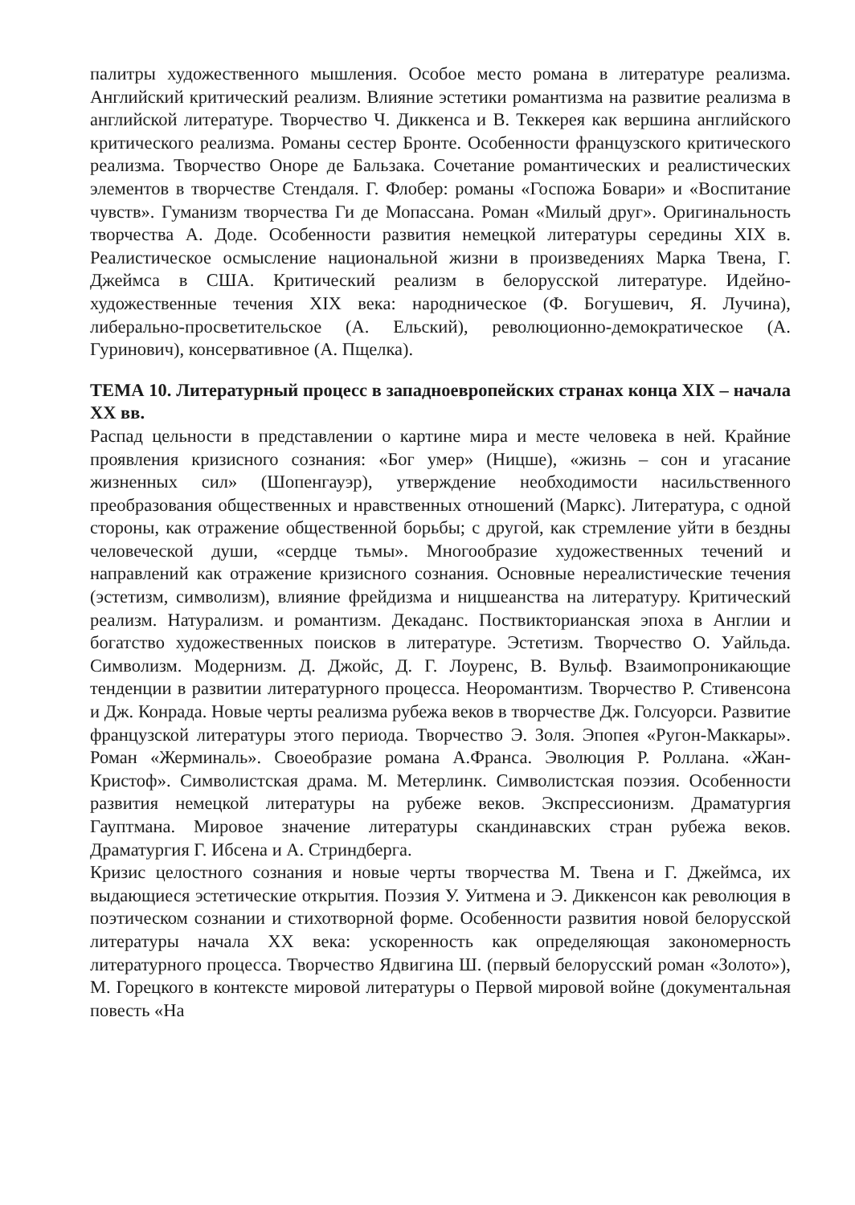палитры художественного мышления. Особое место романа в литературе реализма. Английский критический реализм. Влияние эстетики романтизма на развитие реализма в английской литературе. Творчество Ч. Диккенса и В. Теккерея как вершина английского критического реализма. Романы сестер Бронте. Особенности французского критического реализма. Творчество Оноре де Бальзака. Сочетание романтических и реалистических элементов в творчестве Стендаля. Г. Флобер: романы «Госпожа Бовари» и «Воспитание чувств». Гуманизм творчества Ги де Мопассана. Роман «Милый друг». Оригинальность творчества А. Доде. Особенности развития немецкой литературы середины XIX в. Реалистическое осмысление национальной жизни в произведениях Марка Твена, Г. Джеймса в США. Критический реализм в белорусской литературе. Идейно- художественные течения XIX века: народническое (Ф. Богушевич, Я. Лучина), либерально-просветительское (А. Ельский), революционно-демократическое (А. Гуринович), консервативное (А. Пщелка).
ТЕМА 10. Литературный процесс в западноевропейских странах конца XIX – начала XX вв.
Распад цельности в представлении о картине мира и месте человека в ней. Крайние проявления кризисного сознания: «Бог умер» (Ницше), «жизнь – сон и угасание жизненных сил» (Шопенгауэр), утверждение необходимости насильственного преобразования общественных и нравственных отношений (Маркс). Литература, с одной стороны, как отражение общественной борьбы; с другой, как стремление уйти в бездны человеческой души, «сердце тьмы». Многообразие художественных течений и направлений как отражение кризисного сознания. Основные нереалистические течения (эстетизм, символизм), влияние фрейдизма и ницшеанства на литературу. Критический реализм. Натурализм. и романтизм. Декаданс. Поствикторианская эпоха в Англии и богатство художественных поисков в литературе. Эстетизм. Творчество О. Уайльда. Символизм. Модернизм. Д. Джойс, Д. Г. Лоуренс, В. Вульф. Взаимопроникающие тенденции в развитии литературного процесса. Неоромантизм. Творчество Р. Стивенсона и Дж. Конрада. Новые черты реализма рубежа веков в творчестве Дж. Голсуорси. Развитие французской литературы этого периода. Творчество Э. Золя. Эпопея «Ругон-Маккары». Роман «Жерминаль». Своеобразие романа А.Франса. Эволюция Р. Роллана. «Жан-Кристоф». Символистская драма. М. Метерлинк. Символистская поэзия. Особенности развития немецкой литературы на рубеже веков. Экспрессионизм. Драматургия Гауптмана. Мировое значение литературы скандинавских стран рубежа веков. Драматургия Г. Ибсена и А. Стриндберга.
Кризис целостного сознания и новые черты творчества М. Твена и Г. Джеймса, их выдающиеся эстетические открытия. Поэзия У. Уитмена и Э. Диккенсон как революция в поэтическом сознании и стихотворной форме. Особенности развития новой белорусской литературы начала XX века: ускоренность как определяющая закономерность литературного процесса. Творчество Ядвигина Ш. (первый белорусский роман «Золото»), М. Горецкого в контексте мировой литературы о Первой мировой войне (документальная повесть «На